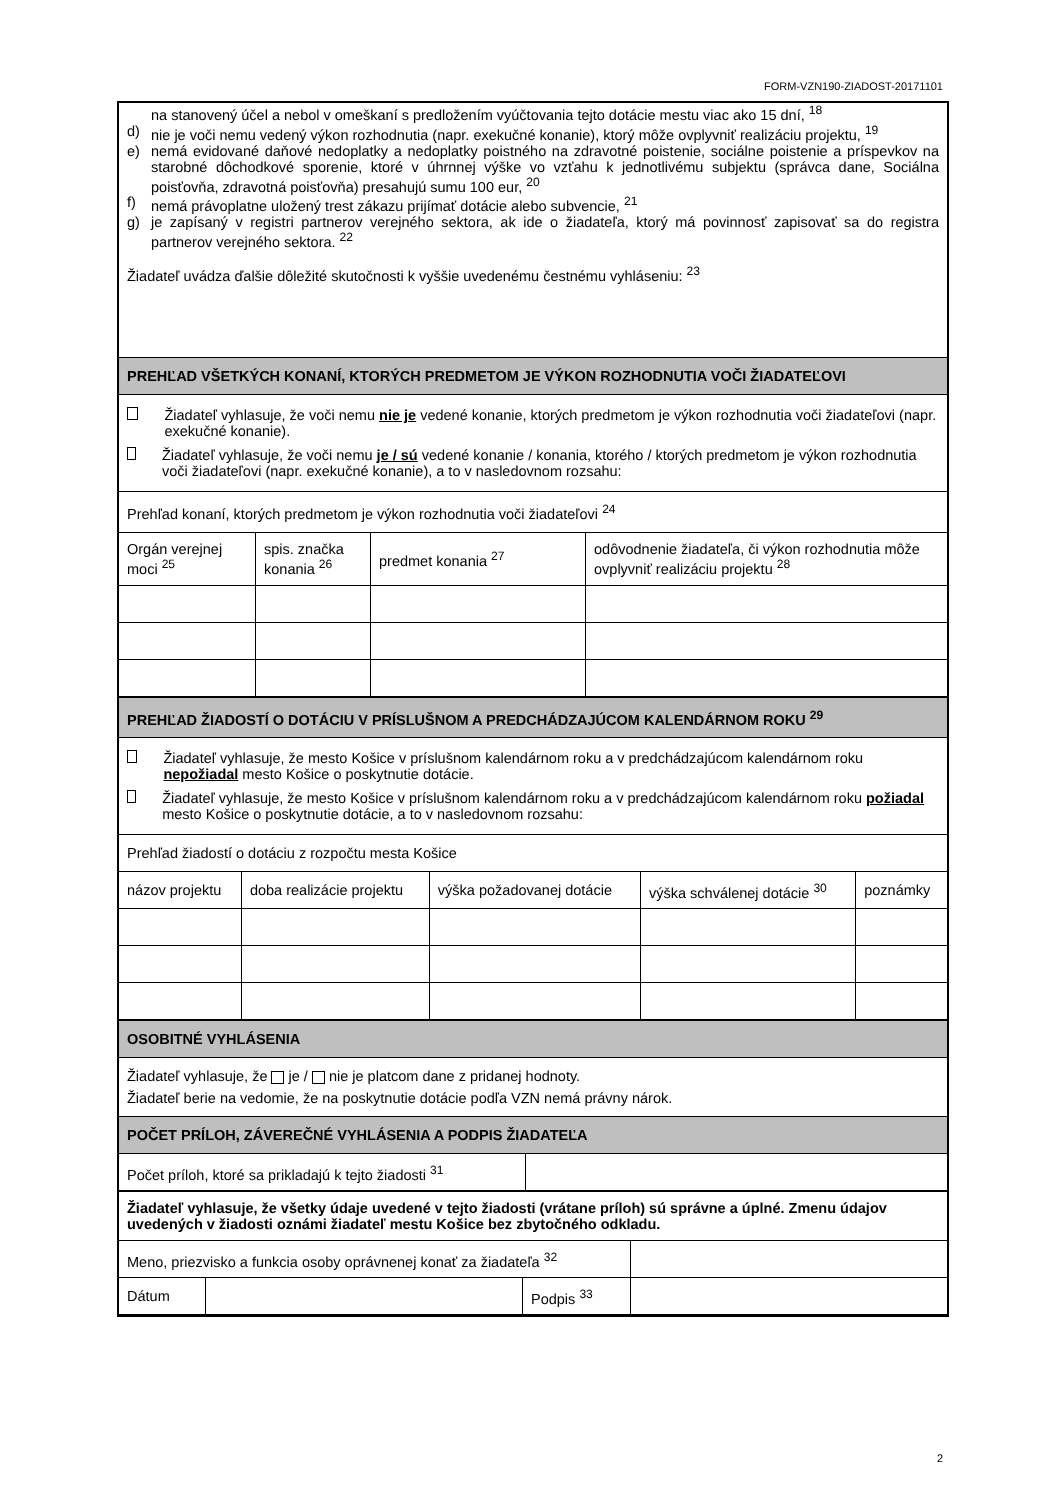FORM-VZN190-ZIADOST-20171101
na stanovený účel a nebol v omeškaní s predložením vyúčtovania tejto dotácie mestu viac ako 15 dní, <sup>18</sup>
d) nie je voči nemu vedený výkon rozhodnutia (napr. exekučné konanie), ktorý môže ovplyvniť realizáciu projektu, <sup>19</sup>
e) nemá evidované daňové nedoplatky a nedoplatky poistného na zdravotné poistenie, sociálne poistenie a príspevkov na starobné dôchodkové sporenie, ktoré v úhrnnej výške vo vzťahu k jednotlivému subjektu (správca dane, Sociálna poisťovňa, zdravotná poisťovňa) presahujú sumu 100 eur, <sup>20</sup>
f) nemá právoplatne uložený trest zákazu prijímať dotácie alebo subvencie, <sup>21</sup>
g) je zapísaný v registri partnerov verejného sektora, ak ide o žiadateľa, ktorý má povinnosť zapisovať sa do registra partnerov verejného sektora. <sup>22</sup>
Žiadateľ uvádza ďalšie dôležité skutočnosti k vyššie uvedenému čestnému vyhláseniu: <sup>23</sup>
PREHĽAD VŠETKÝCH KONANÍ, KTORÝCH PREDMETOM JE VÝKON ROZHODNUTIA VOČI ŽIADATEĽOVI
Žiadateľ vyhlasuje, že voči nemu nie je vedené konanie, ktorých predmetom je výkon rozhodnutia voči žiadateľovi (napr. exekučné konanie).
Žiadateľ vyhlasuje, že voči nemu je / sú vedené konanie / konania, ktorého / ktorých predmetom je výkon rozhodnutia voči žiadateľovi (napr. exekučné konanie), a to v nasledovnom rozsahu:
Prehľad konaní, ktorých predmetom je výkon rozhodnutia voči žiadateľovi <sup>24</sup>
| Orgán verejnej moci <sup>25</sup> | spis. značka konania <sup>26</sup> | predmet konania <sup>27</sup> | odôvodnenie žiadateľa, či výkon rozhodnutia môže ovplyvniť realizáciu projektu <sup>28</sup> |
PREHĽAD ŽIADOSTÍ O DOTÁCIU V PRÍSLUŠNOM A PREDCHÁDZAJÚCOM KALENDÁRNOM ROKU <sup>29</sup>
Žiadateľ vyhlasuje, že mesto Košice v príslušnom kalendárnom roku a v predchádzajúcom kalendárnom roku nepožiadal mesto Košice o poskytnutie dotácie.
Žiadateľ vyhlasuje, že mesto Košice v príslušnom kalendárnom roku a v predchádzajúcom kalendárnom roku požiadal mesto Košice o poskytnutie dotácie, a to v nasledovnom rozsahu:
Prehľad žiadostí o dotáciu z rozpočtu mesta Košice
| názov projektu | doba realizácie projektu | výška požadovanej dotácie | výška schválenej dotácie <sup>30</sup> | poznámky |
OSOBITNÉ VYHLÁSENIA
Žiadateľ vyhlasuje, že je / nie je platcom dane z pridanej hodnoty.
Žiadateľ berie na vedomie, že na poskytnutie dotácie podľa VZN nemá právny nárok.
POČET PRÍLOH, ZÁVEREČNÉ VYHLÁSENIA A PODPIS ŽIADATEĽA
| Počet príloh, ktoré sa prikladajú k tejto žiadosti <sup>31</sup> | |
Žiadateľ vyhlasuje, že všetky údaje uvedené v tejto žiadosti (vrátane príloh) sú správne a úplné. Zmenu údajov uvedených v žiadosti oznámi žiadateľ mestu Košice bez zbytočného odkladu.
| Meno, priezvisko a funkcia osoby oprávnenej konať za žiadateľa <sup>32</sup> | | | |
| Dátum | | Podpis <sup>33</sup> | |
2